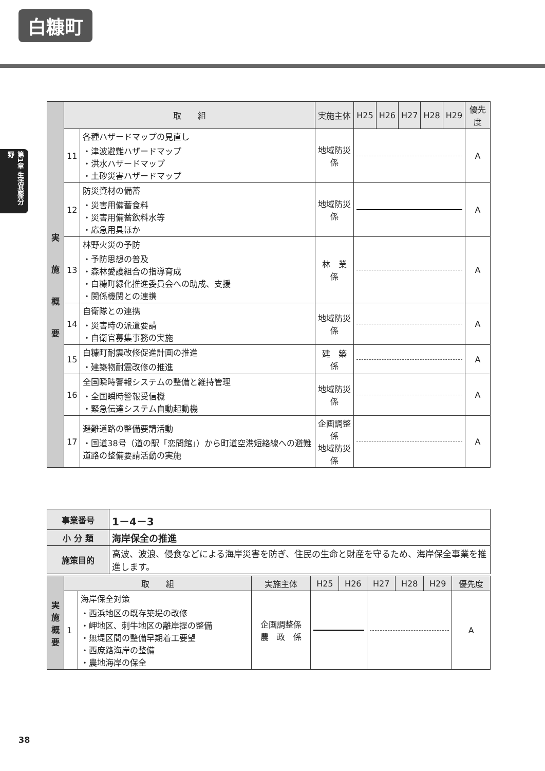白糠町
第1章 生活基盤分野
| 実 施 概 要 | 取 組 | | 実施主体 | H25 | H26 | H27 | H28 | H29 | 優先度 |
| | 11 | 各種ハザードマップの見直し ・津波避難ハザードマップ ・洪水ハザードマップ ・土砂災害ハザードマップ | 地域防災係 | | | | | | A |
| | 12 | 防災資材の備蓄 ・災害用備蓄食料 ・災害用備蓄飲料水等 ・応急用具ほか | 地域防災係 | | | | | | A |
| | 13 | 林野火災の予防 ・予防思想の普及 ・森林愛護組合の指導育成 ・白糠町緑化推進委員会への助成、支援 ・関係機関との連携 | 林 業 係 | | | | | | A |
| | 14 | 自衛隊との連携 ・災害時の派遣要請 ・自衛官募集事務の実施 | 地域防災係 | | | | | | A |
| | 15 | 白糠町耐震改修促進計画の推進 ・建築物耐震改修の推進 | 建 築 係 | | | | | | A |
| | 16 | 全国瞬時警報システムの整備と維持管理 ・全国瞬時警報受信機 ・緊急伝達システム自動起動機 | 地域防災係 | | | | | | A |
| | 17 | 避難道路の整備要請活動 ・国道38号（道の駅「恋問館」）から町道空港短絡線への避難道路の整備要請活動の実施 | 企画調整係 地域防災係 | | | | | | A |
| 事業番号 | 1－4－3 |
| 小 分 類 | 海岸保全の推進 |
| 施策目的 | 高波、波浪、侵食などによる海岸災害を防ぎ、住民の生命と財産を守るため、海岸保全事業を推進します。 |
| 実 施 概 要 | 取 組 | | 実施主体 | H25 | H26 | H27 | H28 | H29 | 優先度 |
| | 1 | 海岸保全対策 ・西浜地区の既存築堤の改修 ・岬地区、刺牛地区の離岸提の整備 ・無堤区間の整備早期着工要望 ・西庶路海岸の整備 ・農地海岸の保全 | 企画調整係 農 政 係 | | | | | | A |
38